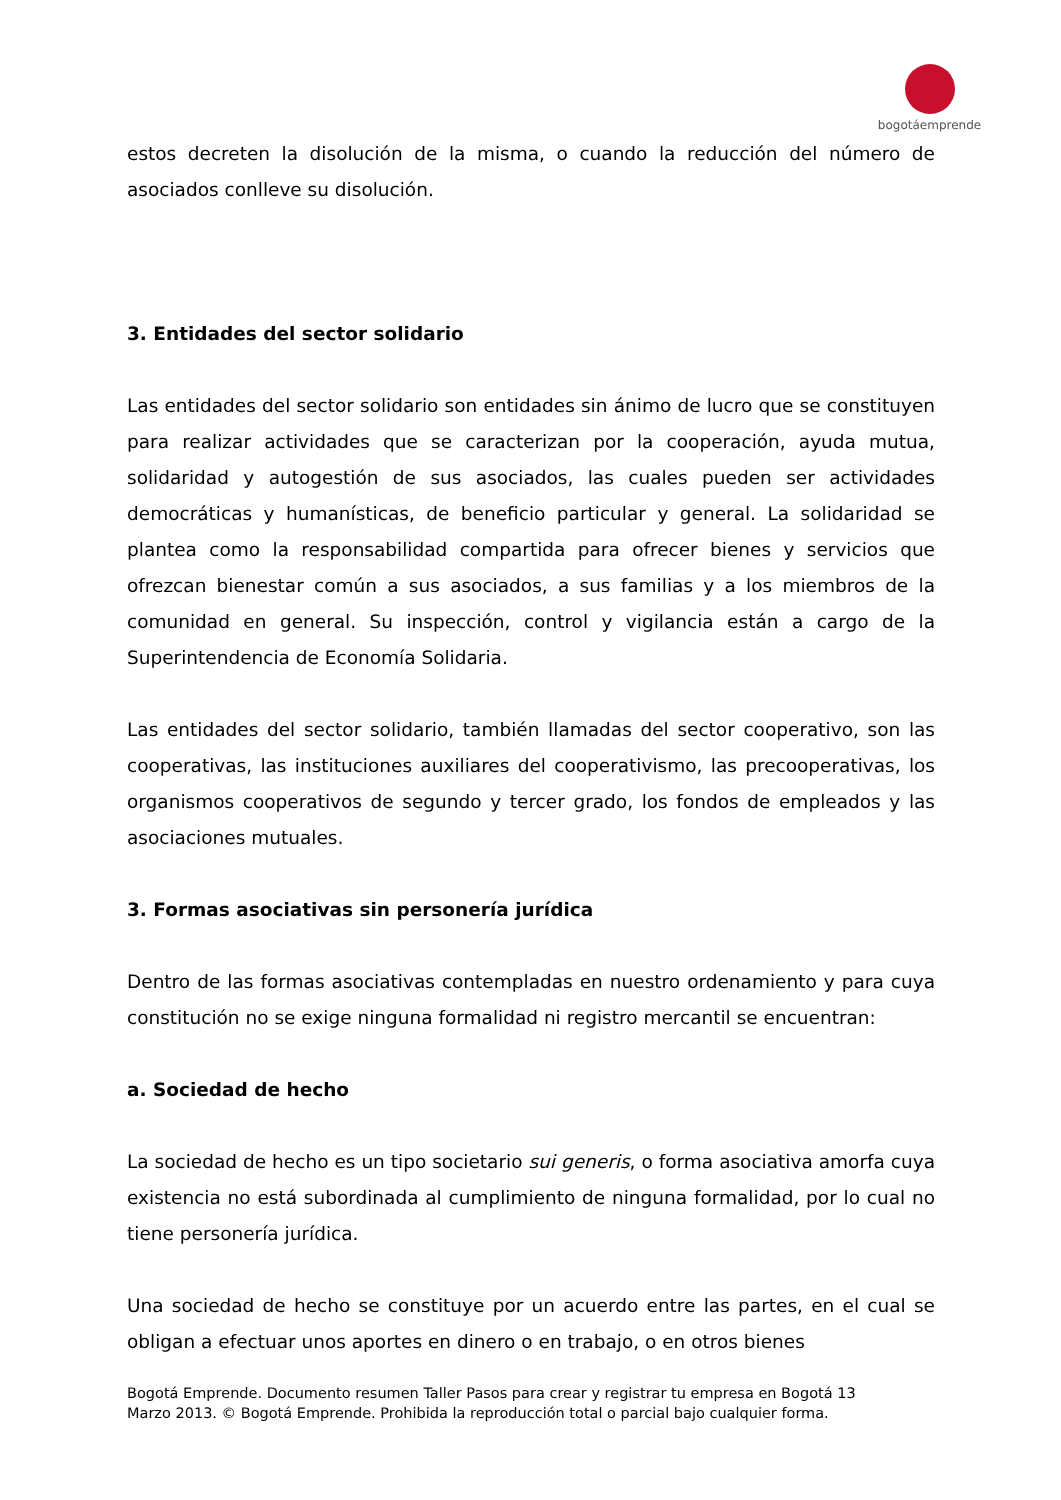bogotáemprende
estos decreten la disolución de la misma, o cuando la reducción del número de asociados conlleve su disolución.
3. Entidades del sector solidario
Las entidades del sector solidario son entidades sin ánimo de lucro que se constituyen para realizar actividades que se caracterizan por la cooperación, ayuda mutua, solidaridad y autogestión de sus asociados, las cuales pueden ser actividades democráticas y humanísticas, de beneficio particular y general. La solidaridad se plantea como la responsabilidad compartida para ofrecer bienes y servicios que ofrezcan bienestar común a sus asociados, a sus familias y a los miembros de la comunidad en general. Su inspección, control y vigilancia están a cargo de la Superintendencia de Economía Solidaria.
Las entidades del sector solidario, también llamadas del sector cooperativo, son las cooperativas, las instituciones auxiliares del cooperativismo, las precooperativas, los organismos cooperativos de segundo y tercer grado, los fondos de empleados y las asociaciones mutuales.
3. Formas asociativas sin personería jurídica
Dentro de las formas asociativas contempladas en nuestro ordenamiento y para cuya constitución no se exige ninguna formalidad ni registro mercantil se encuentran:
a. Sociedad de hecho
La sociedad de hecho es un tipo societario sui generis, o forma asociativa amorfa cuya existencia no está subordinada al cumplimiento de ninguna formalidad, por lo cual no tiene personería jurídica.
Una sociedad de hecho se constituye por un acuerdo entre las partes, en el cual se obligan a efectuar unos aportes en dinero o en trabajo, o en otros bienes
Bogotá Emprende. Documento resumen Taller Pasos para crear y registrar tu empresa en Bogotá 13
Marzo 2013. © Bogotá Emprende. Prohibida la reproducción total o parcial bajo cualquier forma.